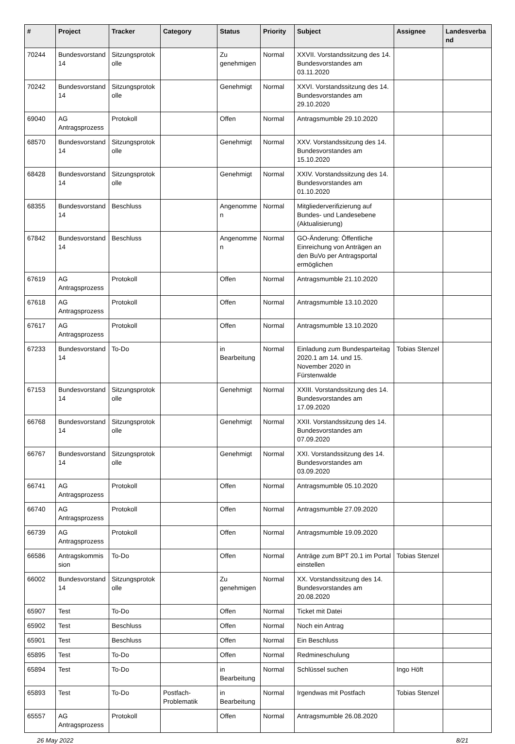| # | Project | Tracker | Category | Status | Priority | Subject | Assignee | Landesverband |
| --- | --- | --- | --- | --- | --- | --- | --- | --- |
| 70244 | Bundesvorstand 14 | Sitzungsprotokolle | | Zu genehmigen | Normal | XXVII. Vorstandssitzung des 14. Bundesvorstandes am 03.11.2020 | | |
| 70242 | Bundesvorstand 14 | Sitzungsprotokolle | | Genehmigt | Normal | XXVI. Vorstandssitzung des 14. Bundesvorstandes am 29.10.2020 | | |
| 69040 | AG Antragsprozess | Protokoll | | Offen | Normal | Antragsmumble 29.10.2020 | | |
| 68570 | Bundesvorstand 14 | Sitzungsprotokolle | | Genehmigt | Normal | XXV. Vorstandssitzung des 14. Bundesvorstandes am 15.10.2020 | | |
| 68428 | Bundesvorstand 14 | Sitzungsprotokolle | | Genehmigt | Normal | XXIV. Vorstandssitzung des 14. Bundesvorstandes am 01.10.2020 | | |
| 68355 | Bundesvorstand 14 | Beschluss | | Angenommen | Normal | Mitgliederverifizierung auf Bundes- und Landesebene (Aktualisierung) | | |
| 67842 | Bundesvorstand 14 | Beschluss | | Angenommen | Normal | GO-Änderung: Öffentliche Einreichung von Anträgen an den BuVo per Antragsportal ermöglichen | | |
| 67619 | AG Antragsprozess | Protokoll | | Offen | Normal | Antragsmumble 21.10.2020 | | |
| 67618 | AG Antragsprozess | Protokoll | | Offen | Normal | Antragsmumble 13.10.2020 | | |
| 67617 | AG Antragsprozess | Protokoll | | Offen | Normal | Antragsmumble 13.10.2020 | | |
| 67233 | Bundesvorstand 14 | To-Do | | in Bearbeitung | Normal | Einladung zum Bundesparteitag 2020.1 am 14. und 15. November 2020 in Fürstenwalde | Tobias Stenzel | |
| 67153 | Bundesvorstand 14 | Sitzungsprotokolle | | Genehmigt | Normal | XXIII. Vorstandssitzung des 14. Bundesvorstandes am 17.09.2020 | | |
| 66768 | Bundesvorstand 14 | Sitzungsprotokolle | | Genehmigt | Normal | XXII. Vorstandssitzung des 14. Bundesvorstandes am 07.09.2020 | | |
| 66767 | Bundesvorstand 14 | Sitzungsprotokolle | | Genehmigt | Normal | XXI. Vorstandssitzung des 14. Bundesvorstandes am 03.09.2020 | | |
| 66741 | AG Antragsprozess | Protokoll | | Offen | Normal | Antragsmumble 05.10.2020 | | |
| 66740 | AG Antragsprozess | Protokoll | | Offen | Normal | Antragsmumble 27.09.2020 | | |
| 66739 | AG Antragsprozess | Protokoll | | Offen | Normal | Antragsmumble 19.09.2020 | | |
| 66586 | Antragskommission | To-Do | | Offen | Normal | Anträge zum BPT 20.1 im Portal einstellen | Tobias Stenzel | |
| 66002 | Bundesvorstand 14 | Sitzungsprotokolle | | Zu genehmigen | Normal | XX. Vorstandssitzung des 14. Bundesvorstandes am 20.08.2020 | | |
| 65907 | Test | To-Do | | Offen | Normal | Ticket mit Datei | | |
| 65902 | Test | Beschluss | | Offen | Normal | Noch ein Antrag | | |
| 65901 | Test | Beschluss | | Offen | Normal | Ein Beschluss | | |
| 65895 | Test | To-Do | | Offen | Normal | Redmineschulung | | |
| 65894 | Test | To-Do | | in Bearbeitung | Normal | Schlüssel suchen | Ingo Höft | |
| 65893 | Test | To-Do | Postfach-Problematik | in Bearbeitung | Normal | Irgendwas mit Postfach | Tobias Stenzel | |
| 65557 | AG Antragsprozess | Protokoll | | Offen | Normal | Antragsmumble 26.08.2020 | | |
26 May 2022 8/21